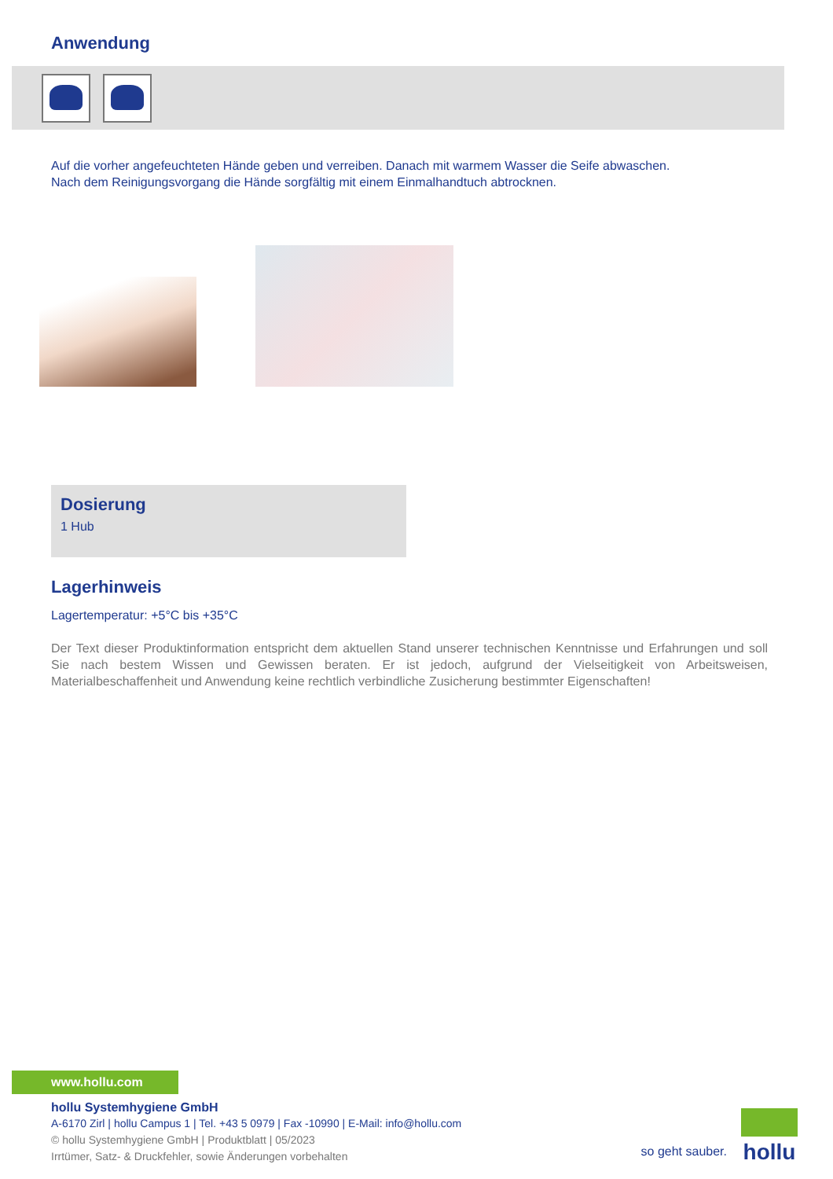Anwendung
Auf die vorher angefeuchteten Hände geben und verreiben. Danach mit warmem Wasser die Seife abwaschen. Nach dem Reinigungsvorgang die Hände sorgfältig mit einem Einmalhandtuch abtrocknen.
Dosierung
1 Hub
Lagerhinweis
Lagertemperatur: +5°C bis +35°C
Der Text dieser Produktinformation entspricht dem aktuellen Stand unserer technischen Kenntnisse und Erfahrungen und soll Sie nach bestem Wissen und Gewissen beraten. Er ist jedoch, aufgrund der Vielseitigkeit von Arbeitsweisen, Materialbeschaffenheit und Anwendung keine rechtlich verbindliche Zusicherung bestimmter Eigenschaften!
www.hollu.com
hollu Systemhygiene GmbH
A-6170 Zirl | hollu Campus 1 | Tel. +43 5 0979 | Fax -10990 | E-Mail: info@hollu.com
© hollu Systemhygiene GmbH | Produktblatt | 05/2023
Irrtümer, Satz- & Druckfehler, sowie Änderungen vorbehalten
so geht sauber.
hollu